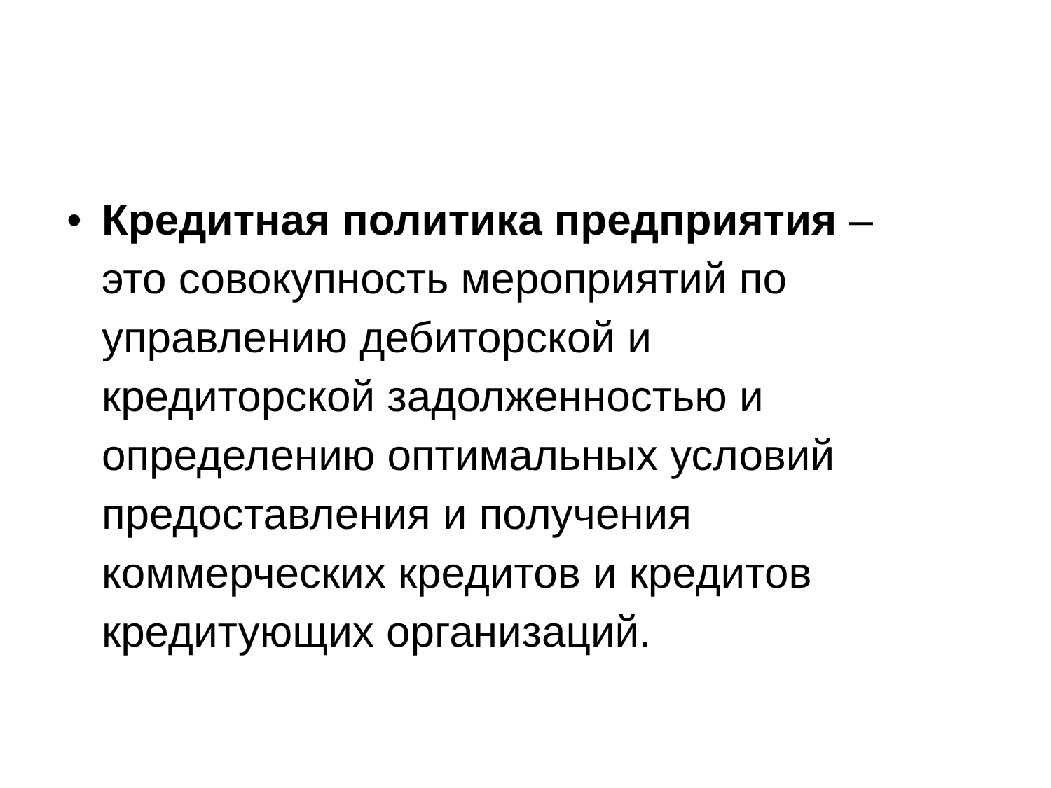• Кредитная политика предприятия –
это совокупность мероприятий по
управлению дебиторской и
кредиторской задолженностью и
определению оптимальных условий
предоставления и получения
коммерческих кредитов и кредитов
кредитующих организаций.